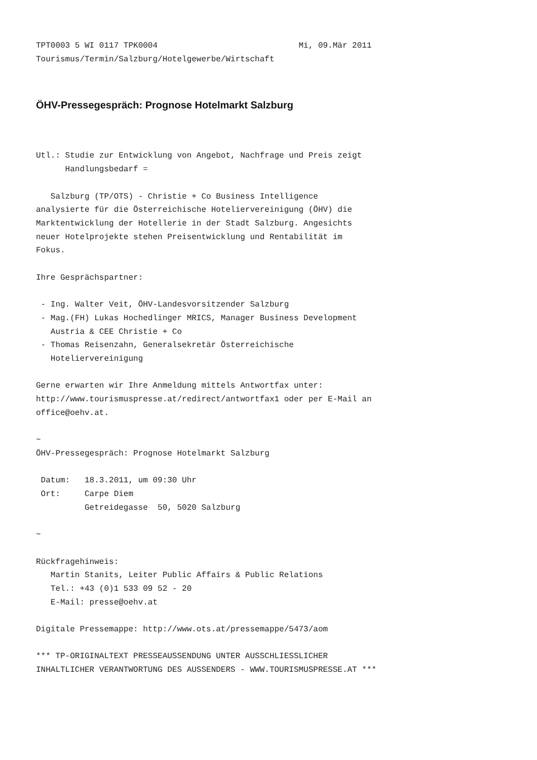TPT0003 5 WI 0117 TPK0004                             Mi, 09.Mär 2011
Tourismus/Termin/Salzburg/Hotelgewerbe/Wirtschaft
ÖHV-Pressegespräch: Prognose Hotelmarkt Salzburg
Utl.: Studie zur Entwicklung von Angebot, Nachfrage und Preis zeigt
      Handlungsbedarf =

   Salzburg (TP/OTS) - Christie + Co Business Intelligence
analysierte für die Österreichische Hoteliervereinigung (ÖHV) die
Marktentwicklung der Hotellerie in der Stadt Salzburg. Angesichts
neuer Hotelprojekte stehen Preisentwicklung und Rentabilität im
Fokus.

Ihre Gesprächspartner:

 - Ing. Walter Veit, ÖHV-Landesvorsitzender Salzburg
 - Mag.(FH) Lukas Hochedlinger MRICS, Manager Business Development
   Austria & CEE Christie + Co
 - Thomas Reisenzahn, Generalsekretär Österreichische
   Hoteliervereinigung

Gerne erwarten wir Ihre Anmeldung mittels Antwortfax unter:
http://www.tourismuspresse.at/redirect/antwortfax1 oder per E-Mail an
office@oehv.at.

~
ÖHV-Pressegespräch: Prognose Hotelmarkt Salzburg

 Datum:   18.3.2011, um 09:30 Uhr
 Ort:     Carpe Diem
          Getreidegasse  50, 5020 Salzburg

~

Rückfragehinweis:
   Martin Stanits, Leiter Public Affairs & Public Relations
   Tel.: +43 (0)1 533 09 52 - 20
   E-Mail: presse@oehv.at

Digitale Pressemappe: http://www.ots.at/pressemappe/5473/aom

*** TP-ORIGINALTEXT PRESSEAUSSENDUNG UNTER AUSSCHLIESSLICHER
INHALTLICHER VERANTWORTUNG DES AUSSENDERS - WWW.TOURISMUSPRESSE.AT ***